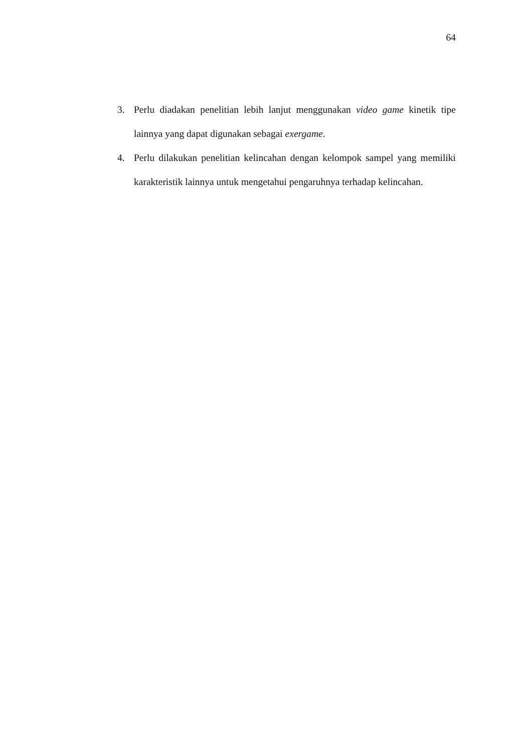64
3. Perlu diadakan penelitian lebih lanjut menggunakan video game kinetik tipe lainnya yang dapat digunakan sebagai exergame.
4. Perlu dilakukan penelitian kelincahan dengan kelompok sampel yang memiliki karakteristik lainnya untuk mengetahui pengaruhnya terhadap kelincahan.